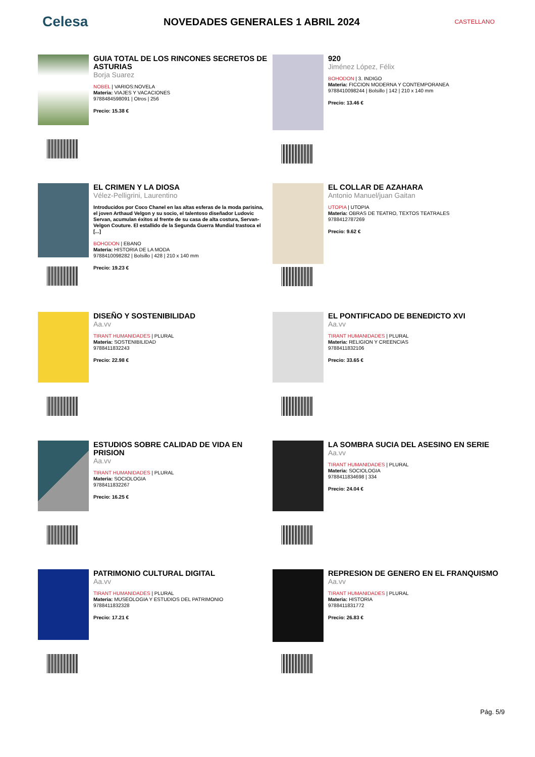Celesa
NOVEDADES GENERALES 1 ABRIL 2024
CASTELLANO
GUIA TOTAL DE LOS RINCONES SECRETOS DE ASTURIAS
Borja Suarez
NOBEL | VARIOS:NOVELA
Materia: VIAJES Y VACACIONES
9788484598091 | Otros | 256
Precio: 15.38 €
920
Jiménez López, Félix
BOHODON | 3. INDIGO
Materia: FICCION MODERNA Y CONTEMPORANEA
9788410098244 | Bolsillo | 142 | 210 x 140 mm
Precio: 13.46 €
EL CRIMEN Y LA DIOSA
Vélez-Pelligrini, Laurentino
Introducidos por Coco Chanel en las altas esferas de la moda parisina, el joven Arthaud Velgon y su socio, el talentoso diseñador Ludovic Servan, acumulan éxitos al frente de su casa de alta costura, Servan-Velgon Couture. El estallido de la Segunda Guerra Mundial trastoca el [...]
BOHODON | EBANO
Materia: HISTORIA DE LA MODA
9788410098282 | Bolsillo | 428 | 210 x 140 mm
Precio: 19.23 €
EL COLLAR DE AZAHARA
Antonio Manuel/juan Gaitan
UTOPIA | UTOPIA
Materia: OBRAS DE TEATRO, TEXTOS TEATRALES
9788412787269
Precio: 9.62 €
DISEÑO Y SOSTENIBILIDAD
Aa.vv
TIRANT HUMANIDADES | PLURAL
Materia: SOSTENIBILIDAD
9788411832243
Precio: 22.98 €
EL PONTIFICADO DE BENEDICTO XVI
Aa.vv
TIRANT HUMANIDADES | PLURAL
Materia: RELIGION Y CREENCIAS
9788411832106
Precio: 33.65 €
ESTUDIOS SOBRE CALIDAD DE VIDA EN PRISION
Aa.vv
TIRANT HUMANIDADES | PLURAL
Materia: SOCIOLOGIA
9788411832267
Precio: 16.25 €
LA SOMBRA SUCIA DEL ASESINO EN SERIE
Aa.vv
TIRANT HUMANIDADES | PLURAL
Materia: SOCIOLOGIA
9788411834698 | 334
Precio: 24.04 €
PATRIMONIO CULTURAL DIGITAL
Aa.vv
TIRANT HUMANIDADES | PLURAL
Materia: MUSEOLOGIA Y ESTUDIOS DEL PATRIMONIO
9788411832328
Precio: 17.21 €
REPRESION DE GENERO EN EL FRANQUISMO
Aa.vv
TIRANT HUMANIDADES | PLURAL
Materia: HISTORIA
9788411831772
Precio: 26.83 €
Pág. 5/9